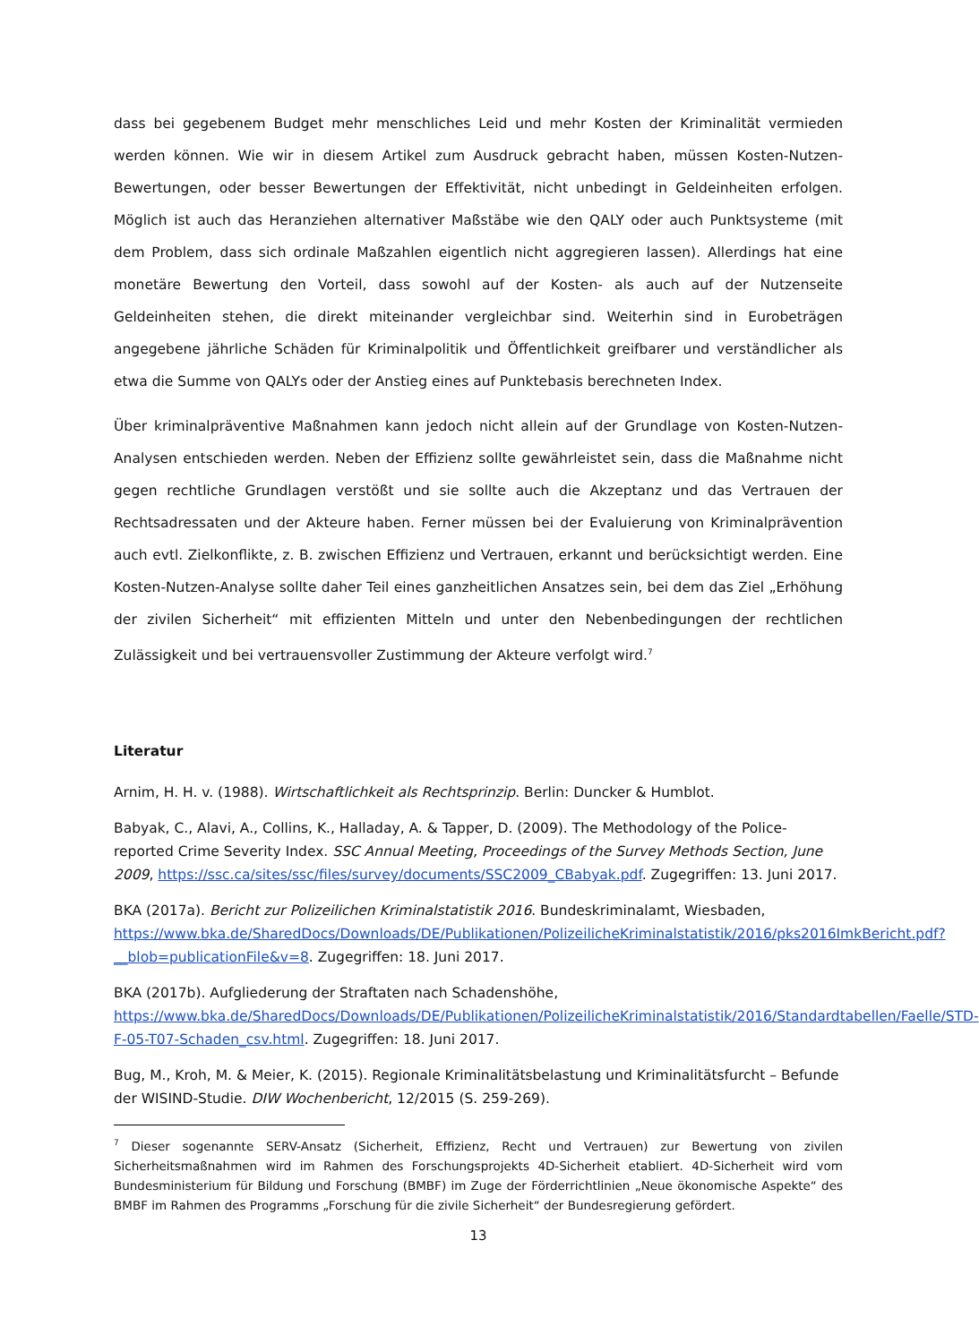dass bei gegebenem Budget mehr menschliches Leid und mehr Kosten der Kriminalität vermieden werden können. Wie wir in diesem Artikel zum Ausdruck gebracht haben, müssen Kosten-Nutzen-Bewertungen, oder besser Bewertungen der Effektivität, nicht unbedingt in Geldeinheiten erfolgen. Möglich ist auch das Heranziehen alternativer Maßstäbe wie den QALY oder auch Punktsysteme (mit dem Problem, dass sich ordinale Maßzahlen eigentlich nicht aggregieren lassen). Allerdings hat eine monetäre Bewertung den Vorteil, dass sowohl auf der Kosten- als auch auf der Nutzenseite Geldeinheiten stehen, die direkt miteinander vergleichbar sind. Weiterhin sind in Eurobeträgen angegebene jährliche Schäden für Kriminalpolitik und Öffentlichkeit greifbarer und verständlicher als etwa die Summe von QALYs oder der Anstieg eines auf Punktebasis berechneten Index.
Über kriminalpräventive Maßnahmen kann jedoch nicht allein auf der Grundlage von Kosten-Nutzen-Analysen entschieden werden. Neben der Effizienz sollte gewährleistet sein, dass die Maßnahme nicht gegen rechtliche Grundlagen verstößt und sie sollte auch die Akzeptanz und das Vertrauen der Rechtsadressaten und der Akteure haben. Ferner müssen bei der Evaluierung von Kriminalprävention auch evtl. Zielkonflikte, z. B. zwischen Effizienz und Vertrauen, erkannt und berücksichtigt werden. Eine Kosten-Nutzen-Analyse sollte daher Teil eines ganzheitlichen Ansatzes sein, bei dem das Ziel „Erhöhung der zivilen Sicherheit“ mit effizienten Mitteln und unter den Nebenbedingungen der rechtlichen Zulässigkeit und bei vertrauensvoller Zustimmung der Akteure verfolgt wird.<sup>7</sup>
Literatur
Arnim, H. H. v. (1988). Wirtschaftlichkeit als Rechtsprinzip. Berlin: Duncker & Humblot.
Babyak, C., Alavi, A., Collins, K., Halladay, A. & Tapper, D. (2009). The Methodology of the Police-reported Crime Severity Index. SSC Annual Meeting, Proceedings of the Survey Methods Section, June 2009, https://ssc.ca/sites/ssc/files/survey/documents/SSC2009_CBabyak.pdf. Zugegriffen: 13. Juni 2017.
BKA (2017a). Bericht zur Polizeilichen Kriminalstatistik 2016. Bundeskriminalamt, Wiesbaden, https://www.bka.de/SharedDocs/Downloads/DE/Publikationen/PolizeilicheKriminalstatistik/2016/pks2016ImkBericht.pdf?__blob=publicationFile&v=8. Zugegriffen: 18. Juni 2017.
BKA (2017b). Aufgliederung der Straftaten nach Schadenshöhe, https://www.bka.de/SharedDocs/Downloads/DE/Publikationen/PolizeilicheKriminalstatistik/2016/Standardtabellen/Faelle/STD-F-05-T07-Schaden_csv.html. Zugegriffen: 18. Juni 2017.
Bug, M., Kroh, M. & Meier, K. (2015). Regionale Kriminalitätsbelastung und Kriminalitätsfurcht – Befunde der WISIND-Studie. DIW Wochenbericht, 12/2015 (S. 259-269).
<sup>7</sup> Dieser sogenannte SERV-Ansatz (Sicherheit, Effizienz, Recht und Vertrauen) zur Bewertung von zivilen Sicherheitsmaßnahmen wird im Rahmen des Forschungsprojekts 4D-Sicherheit etabliert. 4D-Sicherheit wird vom Bundesministerium für Bildung und Forschung (BMBF) im Zuge der Förderrichtlinien „Neue ökonomische Aspekte“ des BMBF im Rahmen des Programms „Forschung für die zivile Sicherheit“ der Bundesregierung gefördert.
13